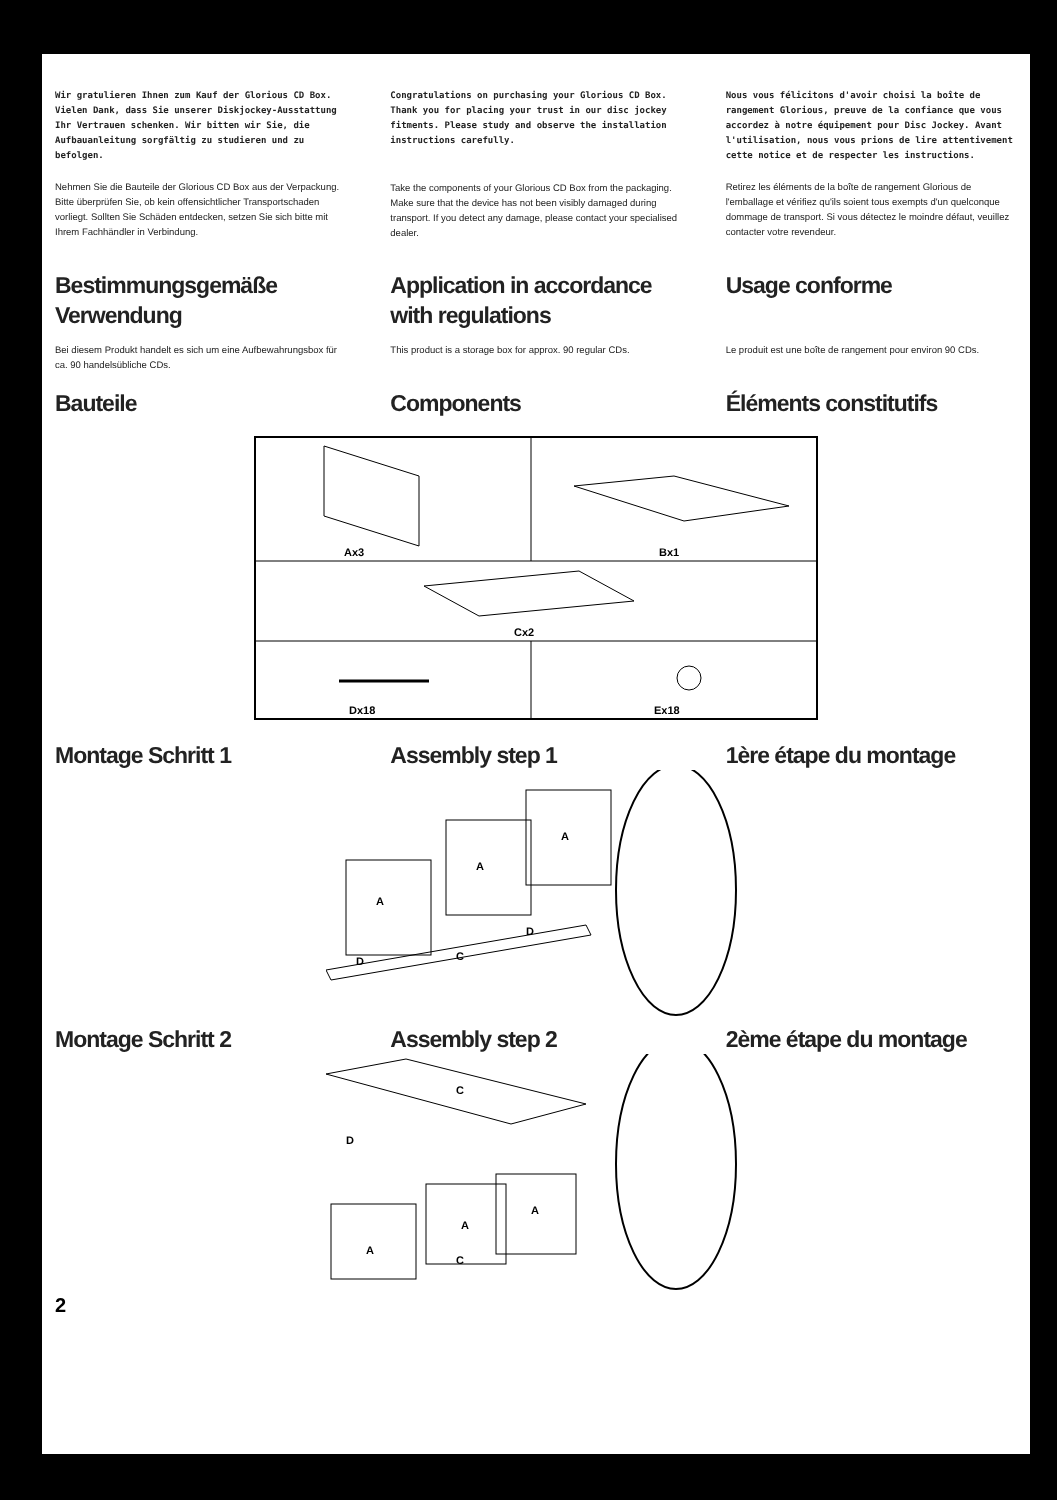Wir gratulieren Ihnen zum Kauf der Glorious CD Box. Vielen Dank, dass Sie unserer Diskjockey-Ausstattung Ihr Vertrauen schenken. Wir bitten wir Sie, die Aufbauanleitung sorgfältig zu studieren und zu befolgen.
Nehmen Sie die Bauteile der Glorious CD Box aus der Verpackung. Bitte überprüfen Sie, ob kein offensichtlicher Transportschaden vorliegt. Sollten Sie Schäden entdecken, setzen Sie sich bitte mit Ihrem Fachhändler in Verbindung.
Congratulations on purchasing your Glorious CD Box. Thank you for placing your trust in our disc jockey fitments. Please study and observe the installation instructions carefully.
Take the components of your Glorious CD Box from the packaging. Make sure that the device has not been visibly damaged during transport. If you detect any damage, please contact your specialised dealer.
Nous vous félicitons d'avoir choisi la boîte de rangement Glorious, preuve de la confiance que vous accordez à notre équipement pour Disc Jockey. Avant l'utilisation, nous vous prions de lire attentivement cette notice et de respecter les instructions.
Retirez les éléments de la boîte de rangement Glorious de l'emballage et vérifiez qu'ils soient tous exempts d'un quelconque dommage de transport. Si vous détectez le moindre défaut, veuillez contacter votre revendeur.
Bestimmungsgemäße Verwendung
Bei diesem Produkt handelt es sich um eine Aufbewahrungsbox für ca. 90 handelsübliche CDs.
Application in accordance with regulations
This product is a storage box for approx. 90 regular CDs.
Usage conforme
Le produit est une boîte de rangement pour environ 90 CDs.
Bauteile Components Éléments constitutifs
Ax3
Bx1
Cx2
Dx18
Ex18
Montage Schritt 1 Assembly step 1 1ère étape du montage
A
A
A
C
D
D
Montage Schritt 2 Assembly step 2 2ème étape du montage
C
A
A
A
C
D
2